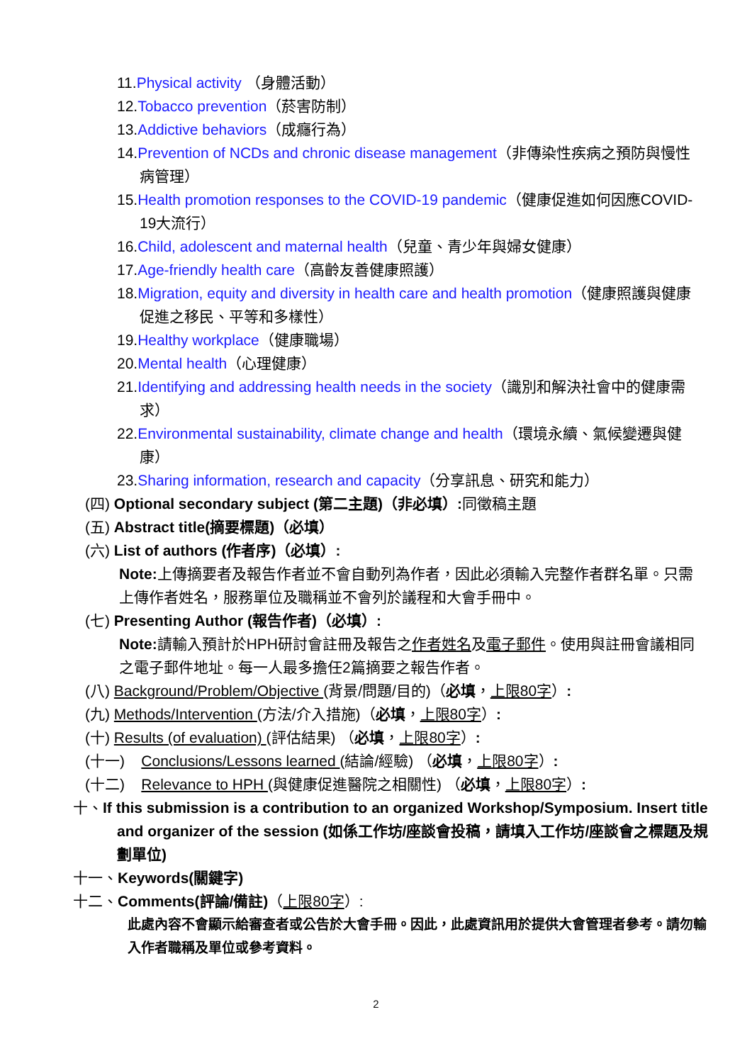11.Physical activity （身體活動）
12.Tobacco prevention（菸害防制）
13.Addictive behaviors（成癮行為）
14.Prevention of NCDs and chronic disease management（非傳染性疾病之預防與慢性病管理）
15.Health promotion responses to the COVID-19 pandemic（健康促進如何因應COVID-19大流行）
16.Child, adolescent and maternal health（兒童、青少年與婦女健康）
17.Age-friendly health care（高齡友善健康照護）
18.Migration, equity and diversity in health care and health promotion（健康照護與健康促進之移民、平等和多樣性）
19.Healthy workplace（健康職場）
20.Mental health（心理健康）
21.Identifying and addressing health needs in the society（識別和解決社會中的健康需求）
22.Environmental sustainability, climate change and health（環境永續、氣候變遷與健康）
23.Sharing information, research and capacity（分享訊息、研究和能力）
(四) Optional secondary subject (第二主題)（非必填）: 同徵稿主題
(五) Abstract title(摘要標題)（必填）
(六) List of authors (作者序)（必填）:
Note: 上傳摘要者及報告作者並不會自動列為作者，因此必須輸入完整作者群名單。只需上傳作者姓名，服務單位及職稱並不會列於議程和大會手冊中。
(七) Presenting Author (報告作者)（必填）:
Note: 請輸入預計於HPH研討會註冊及報告之作者姓名及電子郵件。使用與註冊會議相同之電子郵件地址。每一人最多擔任2篇摘要之報告作者。
(八) Background/Problem/Objective (背景/問題/目的)（必填，上限80字）:
(九) Methods/Intervention (方法/介入措施)（必填，上限80字）:
(十) Results (of evaluation) (評估結果) （必填，上限80字）:
(十一) Conclusions/Lessons learned (結論/經驗) （必填，上限80字）:
(十二) Relevance to HPH (與健康促進醫院之相關性) （必填，上限80字）:
十、If this submission is a contribution to an organized Workshop/Symposium. Insert title and organizer of the session (如係工作坊/座談會投稿，請填入工作坊/座談會之標題及規劃單位)
十一、Keywords(關鍵字)
十二、Comments(評論/備註)（上限80字）:
此處內容不會顯示給審查者或公告於大會手冊。因此，此處資訊用於提供大會管理者參考。請勿輸入作者職稱及單位或參考資料。
2